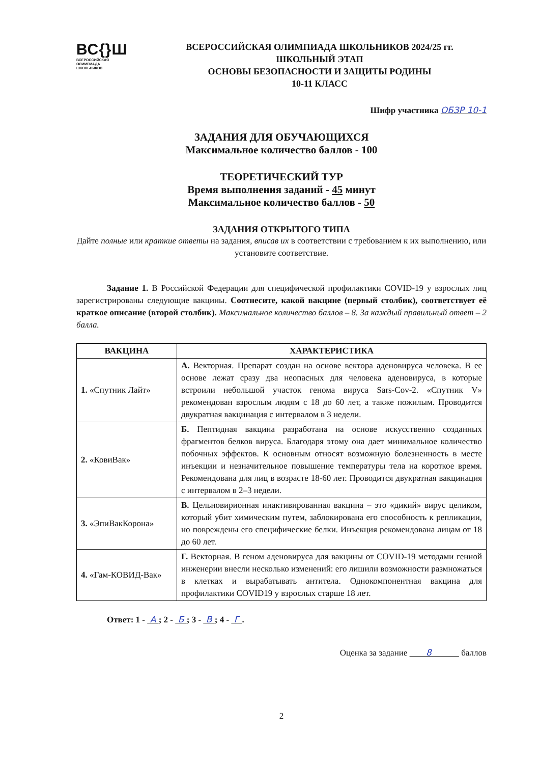ВС{}Ш
ВСЕРОССИЙСКАЯ
ОЛИМПИАДА
ШКОЛЬНИКОВ
ВСЕРОССИЙСКАЯ ОЛИМПИАДА ШКОЛЬНИКОВ 2024/25 гг.
ШКОЛЬНЫЙ ЭТАП
ОСНОВЫ БЕЗОПАСНОСТИ И ЗАЩИТЫ РОДИНЫ
10-11 КЛАСС
Шифр участника ОБЗР 10-1
ЗАДАНИЯ ДЛЯ ОБУЧАЮЩИХСЯ
Максимальное количество баллов - 100
ТЕОРЕТИЧЕСКИЙ ТУР
Время выполнения заданий - 45 минут
Максимальное количество баллов - 50
ЗАДАНИЯ ОТКРЫТОГО ТИПА
Дайте полные или краткие ответы на задания, вписав их в соответствии с требованием к их выполнению, или установите соответствие.
Задание 1. В Российской Федерации для специфической профилактики COVID-19 у взрослых лиц зарегистрированы следующие вакцины. Соотнесите, какой вакцине (первый столбик), соответствует её краткое описание (второй столбик). Максимальное количество баллов – 8. За каждый правильный ответ – 2 балла.
| ВАКЦИНА | ХАРАКТЕРИСТИКА |
| --- | --- |
| 1. «Спутник Лайт» | А. Векторная. Препарат создан на основе вектора аденовируса человека. В ее основе лежат сразу два неопасных для человека аденовируса, в которые встроили небольшой участок генома вируса Sars-Cov-2. «Спутник V» рекомендован взрослым людям с 18 до 60 лет, а также пожилым. Проводится двукратная вакцинация с интервалом в 3 недели. |
| 2. «КовиВак» | Б. Пептидная вакцина разработана на основе искусственно созданных фрагментов белков вируса. Благодаря этому она дает минимальное количество побочных эффектов. К основным относят возможную болезненность в месте инъекции и незначительное повышение температуры тела на короткое время. Рекомендована для лиц в возрасте 18-60 лет. Проводится двукратная вакцинация с интервалом в 2–3 недели. |
| 3. «ЭпиВакКорона» | В. Цельновирионная инактивированная вакцина – это «дикий» вирус целиком, который убит химическим путем, заблокирована его способность к репликации, но повреждены его специфические белки. Инъекция рекомендована лицам от 18 до 60 лет. |
| 4. «Гам-КОВИД-Вак» | Г. Векторная. В геном аденовируса для вакцины от COVID-19 методами генной инженерии внесли несколько изменений: его лишили возможности размножаться в клетках и вырабатывать антитела. Однокомпонентная вакцина для профилактики COVID19 у взрослых старше 18 лет. |
Ответ: 1 - А ; 2 - Б ; 3 - В ; 4 - Г .
Оценка за задание 8 баллов
2